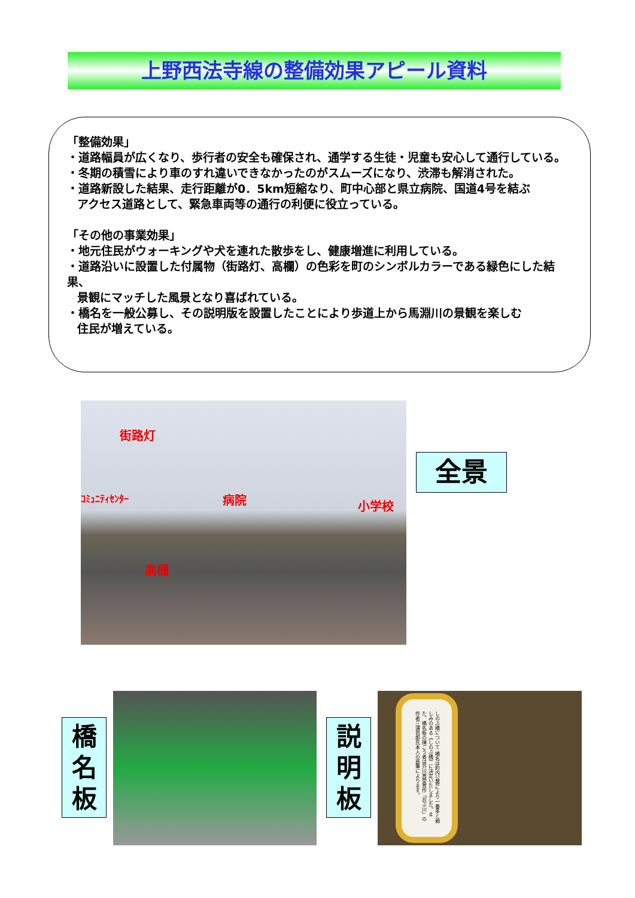上野西法寺線の整備効果アピール資料
「整備効果」
・道路幅員が広くなり、歩行者の安全も確保され、通学する生徒・児童も安心して通行している。
・冬期の積雪により車のすれ違いできなかったのがスムーズになり、渋滞も解消された。
・道路新設した結果、走行距離が0．5km短縮なり、町中心部と県立病院、国道4号を結ぶ
アクセス道路として、緊急車両等の通行の利便に役立っている。
「その他の事業効果」
・地元住民がウォーキングや犬を連れた散歩をし、健康増進に利用している。
・道路沿いに設置した付属物（街路灯、高欄）の色彩を町のシンボルカラーである緑色にした結果、
景観にマッチした風景となり喜ばれている。
・橋名を一般公募し、その説明版を設置したことにより歩道上から馬淵川の景観を楽しむ
住民が増えている。
街路灯
ｺﾐｭﾆﾃｨｾﾝﾀｰ 病院 小学校
高欄
全景
橋
名
板
説
明
板
しのぶ橋について 橋名は町内公募により一番多く親しみのある《しのぶ橋》に決定いたしました。また、橋名板の揮ごう者は芥川賞受賞作「忍ぶ川」の作者三浦哲郎氏本人の直筆によります。